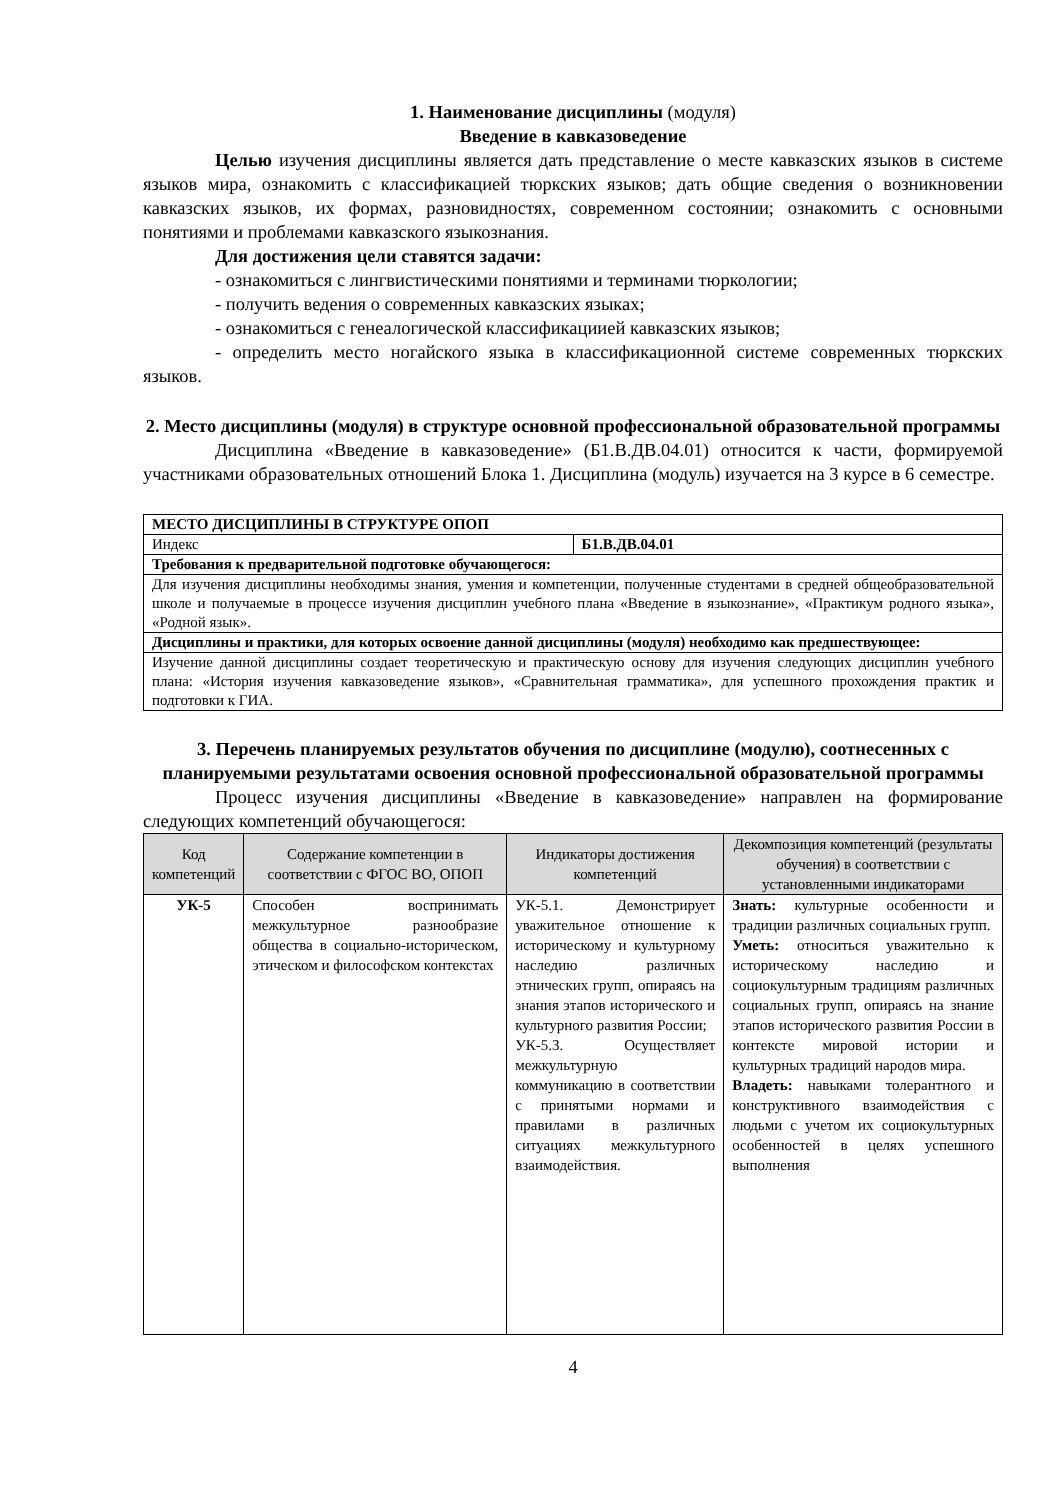1. Наименование дисциплины (модуля)
Введение в кавказоведение
Целью изучения дисциплины является дать представление о месте кавказских языков в системе языков мира, ознакомить с классификацией тюркских языков; дать общие сведения о возникновении кавказских языков, их формах, разновидностях, современном состоянии; ознакомить с основными понятиями и проблемами кавказского языкознания.
Для достижения цели ставятся задачи:
- ознакомиться с лингвистическими понятиями и терминами тюркологии;
- получить ведения о современных кавказских языках;
- ознакомиться с генеалогической классификациией кавказских языков;
- определить место ногайского языка в классификационной системе современных тюркских языков.
2. Место дисциплины (модуля) в структуре основной профессиональной образовательной программы
Дисциплина «Введение в кавказоведение» (Б1.В.ДВ.04.01) относится к части, формируемой участниками образовательных отношений Блока 1. Дисциплина (модуль) изучается на 3 курсе в 6 семестре.
| МЕСТО ДИСЦИПЛИНЫ В СТРУКТУРЕ ОПОП | |
| Индекс | Б1.В.ДВ.04.01 |
| Требования к предварительной подготовке обучающегося: | |
| Для изучения дисциплины необходимы знания, умения и компетенции, полученные студентами в средней общеобразовательной школе и получаемые в процессе изучения дисциплин учебного плана «Введение в языкознание», «Практикум родного языка», «Родной язык». | |
| Дисциплины и практики, для которых освоение данной дисциплины (модуля) необходимо как предшествующее: | |
| Изучение данной дисциплины создает теоретическую и практическую основу для изучения следующих дисциплин учебного плана: «История изучения кавказоведение языков», «Сравнительная грамматика», для успешного прохождения практик и подготовки к ГИА. | |
3. Перечень планируемых результатов обучения по дисциплине (модулю), соотнесенных с планируемыми результатами освоения основной профессиональной образовательной программы
Процесс изучения дисциплины «Введение в кавказоведение» направлен на формирование следующих компетенций обучающегося:
| Код компетенций | Содержание компетенции в соответствии с ФГОС ВО, ОПОП | Индикаторы достижения компетенций | Декомпозиция компетенций (результаты обучения) в соответствии с установленными индикаторами |
| --- | --- | --- | --- |
| УК-5 | Способен воспринимать межкультурное разнообразие общества в социально-историческом, этическом и философском контекстах | УК-5.1. Демонстрирует уважительное отношение к историческому и культурному наследию различных этнических групп, опираясь на знания этапов исторического и культурного развития России; УК-5.3. Осуществляет межкультурную коммуникацию в соответствии с принятыми нормами и правилами в различных ситуациях межкультурного взаимодействия. | Знать: культурные особенности и традиции различных социальных групп. Уметь: относиться уважительно к историческому наследию и социокультурным традициям различных социальных групп, опираясь на знание этапов исторического развития России в контексте мировой истории и культурных традиций народов мира. Владеть: навыками толерантного и конструктивного взаимодействия с людьми с учетом их социокультурных особенностей в целях успешного выполнения |
4